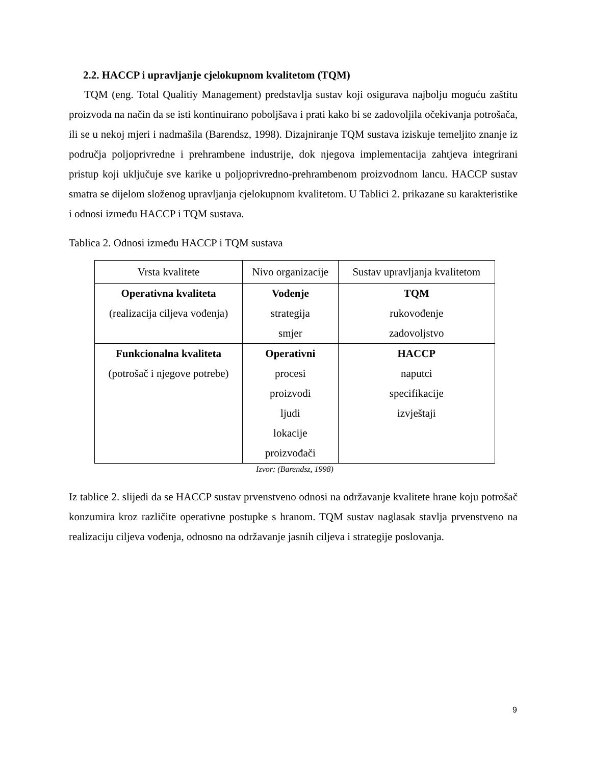2.2. HACCP i upravljanje cjelokupnom kvalitetom (TQM)
TQM (eng. Total Qualitiy Management) predstavlja sustav koji osigurava najbolju moguću zaštitu proizvoda na način da se isti kontinuirano poboljšava i prati kako bi se zadovoljila očekivanja potrošača, ili se u nekoj mjeri i nadmašila (Barendsz, 1998). Dizajniranje TQM sustava iziskuje temeljito znanje iz područja poljoprivredne i prehrambene industrije, dok njegova implementacija zahtjeva integrirani pristup koji uključuje sve karike u poljoprivredno-prehrambenom proizvodnom lancu. HACCP sustav smatra se dijelom složenog upravljanja cjelokupnom kvalitetom. U Tablici 2. prikazane su karakteristike i odnosi između HACCP i TQM sustava.
Tablica 2. Odnosi između HACCP i TQM sustava
| Vrsta kvalitete | Nivo organizacije | Sustav upravljanja kvalitetom |
| Operativna kvaliteta (realizacija ciljeva vođenja) | Vođenje strategija smjer | TQM rukovođenje zadovoljstvo |
| Funkcionalna kvaliteta (potrošač i njegove potrebe) | Operativni procesi proizvodi ljudi lokacije proizvođači | HACCP naputci specifikacije izvještaji |
Izvor: (Barendsz, 1998)
Iz tablice 2. slijedi da se HACCP sustav prvenstveno odnosi na održavanje kvalitete hrane koju potrošač konzumira kroz različite operativne postupke s hranom. TQM sustav naglasak stavlja prvenstveno na realizaciju ciljeva vođenja, odnosno na održavanje jasnih ciljeva i strategije poslovanja.
9